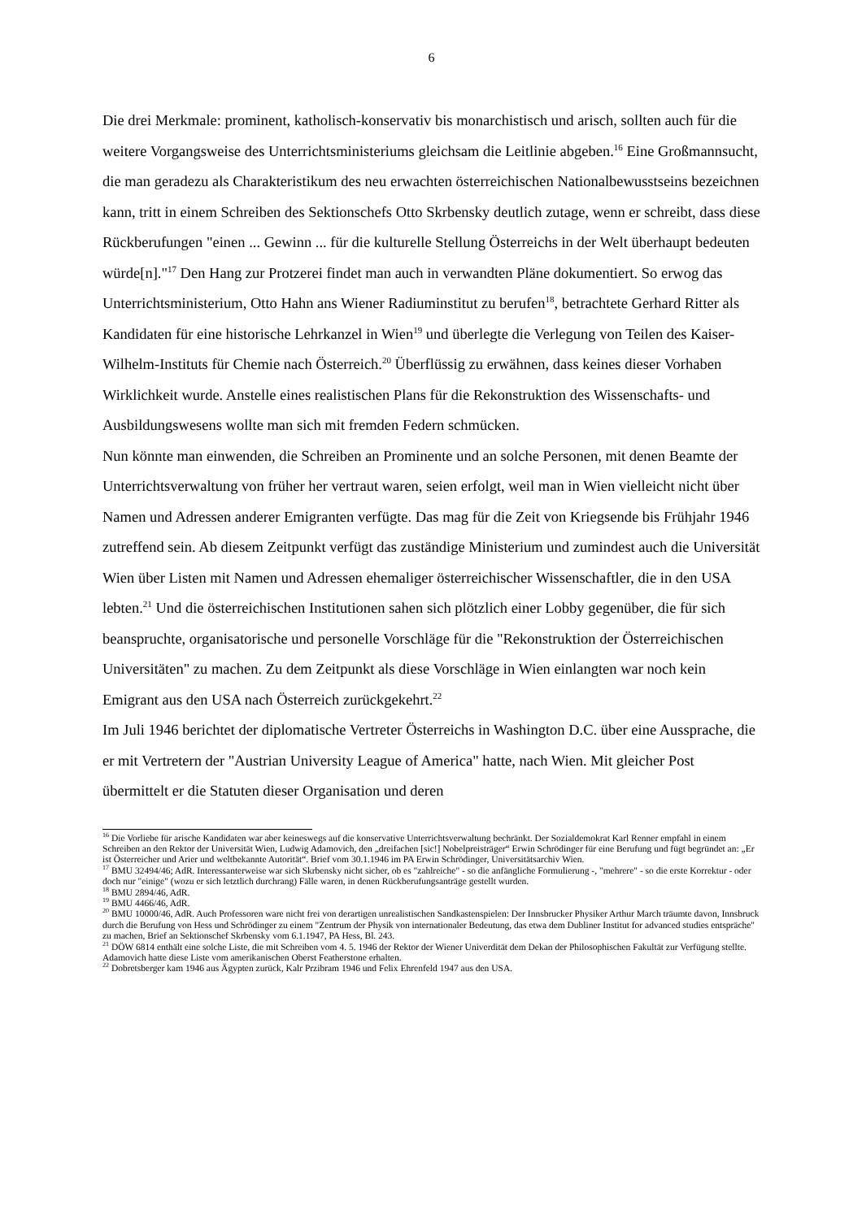6
Die drei Merkmale: prominent, katholisch-konservativ bis monarchistisch und arisch, sollten auch für die weitere Vorgangsweise des Unterrichtsministeriums gleichsam die Leitlinie abgeben.<sup>16</sup> Eine Großmannsucht, die man geradezu als Charakteristikum des neu erwachten österreichischen Nationalbewusstseins bezeichnen kann, tritt in einem Schreiben des Sektionschefs Otto Skrbensky deutlich zutage, wenn er schreibt, dass diese Rückberufungen "einen ... Gewinn ... für die kulturelle Stellung Österreichs in der Welt überhaupt bedeuten würde[n]."<sup>17</sup> Den Hang zur Protzerei findet man auch in verwandten Pläne dokumentiert. So erwog das Unterrichtsministerium, Otto Hahn ans Wiener Radiuminstitut zu berufen<sup>18</sup>, betrachtete Gerhard Ritter als Kandidaten für eine historische Lehrkanzel in Wien<sup>19</sup> und überlegte die Verlegung von Teilen des Kaiser-Wilhelm-Instituts für Chemie nach Österreich.<sup>20</sup> Überflüssig zu erwähnen, dass keines dieser Vorhaben Wirklichkeit wurde. Anstelle eines realistischen Plans für die Rekonstruktion des Wissenschafts- und Ausbildungswesens wollte man sich mit fremden Federn schmücken.
Nun könnte man einwenden, die Schreiben an Prominente und an solche Personen, mit denen Beamte der Unterrichtsverwaltung von früher her vertraut waren, seien erfolgt, weil man in Wien vielleicht nicht über Namen und Adressen anderer Emigranten verfügte. Das mag für die Zeit von Kriegsende bis Frühjahr 1946 zutreffend sein. Ab diesem Zeitpunkt verfügt das zuständige Ministerium und zumindest auch die Universität Wien über Listen mit Namen und Adressen ehemaliger österreichischer Wissenschaftler, die in den USA lebten.<sup>21</sup> Und die österreichischen Institutionen sahen sich plötzlich einer Lobby gegenüber, die für sich beanspruchte, organisatorische und personelle Vorschläge für die "Rekonstruktion der Österreichischen Universitäten" zu machen. Zu dem Zeitpunkt als diese Vorschläge in Wien einlangten war noch kein Emigrant aus den USA nach Österreich zurückgekehrt.<sup>22</sup>
Im Juli 1946 berichtet der diplomatische Vertreter Österreichs in Washington D.C. über eine Aussprache, die er mit Vertretern der "Austrian University League of America" hatte, nach Wien. Mit gleicher Post übermittelt er die Statuten dieser Organisation und deren
<sup>16</sup> Die Vorliebe für arische Kandidaten war aber keineswegs auf die konservative Unterrichtsverwaltung bechränkt. Der Sozialdemokrat Karl Renner empfahl in einem Schreiben an den Rektor der Universität Wien, Ludwig Adamovich, den „dreifachen [sic!] Nobelpreisträger“ Erwin Schrödinger für eine Berufung und fügt begründet an: „Er ist Österreicher und Arier und weltbekannte Autorität“. Brief vom 30.1.1946 im PA Erwin Schrödinger, Universitätsarchiv Wien.
<sup>17</sup> BMU 32494/46; AdR. Interessanterweise war sich Skrbensky nicht sicher, ob es "zahlreiche" - so die anfängliche Formulierung -, "mehrere" - so die erste Korrektur - oder doch nur "einige" (wozu er sich letztlich durchrang) Fälle waren, in denen Rückberufungsanträge gestellt wurden.
<sup>18</sup> BMU 2894/46, AdR.
<sup>19</sup> BMU 4466/46, AdR.
<sup>20</sup> BMU 10000/46, AdR. Auch Professoren ware nicht frei von derartigen unrealistischen Sandkastenspielen: Der Innsbrucker Physiker Arthur March träumte davon, Innsbruck durch die Berufung von Hess und Schrödinger zu einem "Zentrum der Physik von internationaler Bedeutung, das etwa dem Dubliner Institut for advanced studies entspräche" zu machen, Brief an Sektionschef Skrbensky vom 6.1.1947, PA Hess, Bl. 243.
<sup>21</sup> DÖW 6814 enthält eine solche Liste, die mit Schreiben vom 4. 5. 1946 der Rektor der Wiener Univerdität dem Dekan der Philosophischen Fakultät zur Verfügung stellte. Adamovich hatte diese Liste vom amerikanischen Oberst Featherstone erhalten.
<sup>22</sup> Dobretsberger kam 1946 aus Ägypten zurück, Kalr Przibram 1946 und Felix Ehrenfeld 1947 aus den USA.